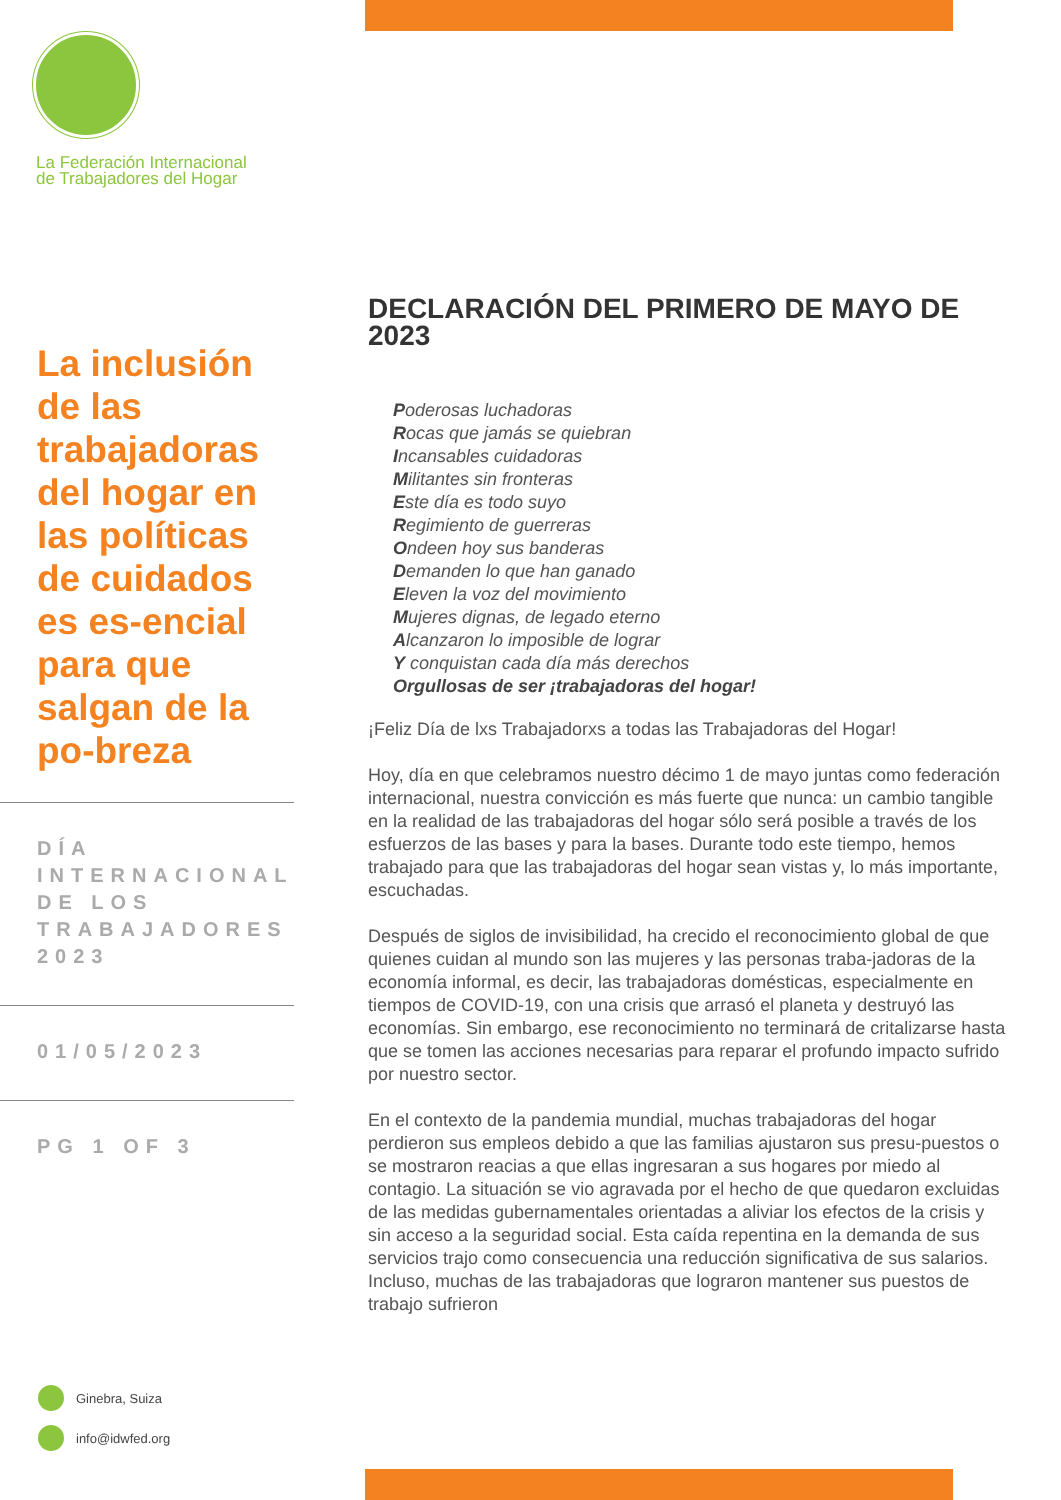La Federación Internacional
de Trabajadores del Hogar
La inclusión de las trabajadoras del hogar en las políticas de cuidados es es-encial para que salgan de la po-breza
DÍA INTERNACIONAL DE LOS TRABAJADORES 2023
01/05/2023
PG 1 OF 3
DECLARACIÓN DEL PRIMERO DE MAYO DE 2023
Poderosas luchadoras
Rocas que jamás se quiebran
Incansables cuidadoras
Militantes sin fronteras
Este día es todo suyo
Regimiento de guerreras
Ondeen hoy sus banderas
Demanden lo que han ganado
Eleven la voz del movimiento
Mujeres dignas, de legado eterno
Alcanzaron lo imposible de lograr
Y conquistan cada día más derechos
Orgullosas de ser ¡trabajadoras del hogar!
¡Feliz Día de lxs Trabajadorxs a todas las Trabajadoras del Hogar!
Hoy, día en que celebramos nuestro décimo 1 de mayo juntas como federación internacional, nuestra convicción es más fuerte que nunca: un cambio tangible en la realidad de las trabajadoras del hogar sólo será posible a través de los esfuerzos de las bases y para la bases. Durante todo este tiempo, hemos trabajado para que las trabajadoras del hogar sean vistas y, lo más importante, escuchadas.
Después de siglos de invisibilidad, ha crecido el reconocimiento global de que quienes cuidan al mundo son las mujeres y las personas traba-jadoras de la economía informal, es decir, las trabajadoras domésticas, especialmente en tiempos de COVID-19, con una crisis que arrasó el planeta y destruyó las economías. Sin embargo, ese reconocimiento no terminará de critalizarse hasta que se tomen las acciones necesarias para reparar el profundo impacto sufrido por nuestro sector.
En el contexto de la pandemia mundial, muchas trabajadoras del hogar perdieron sus empleos debido a que las familias ajustaron sus presu-puestos o se mostraron reacias a que ellas ingresaran a sus hogares por miedo al contagio. La situación se vio agravada por el hecho de que quedaron excluidas de las medidas gubernamentales orientadas a aliviar los efectos de la crisis y sin acceso a la seguridad social. Esta caída repentina en la demanda de sus servicios trajo como consecuencia una reducción significativa de sus salarios. Incluso, muchas de las trabajadoras que lograron mantener sus puestos de trabajo sufrieron
Ginebra, Suiza
info@idwfed.org